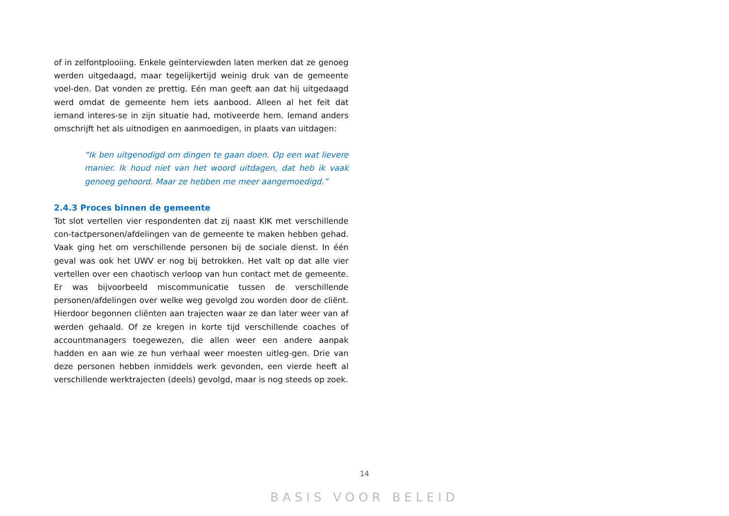of in zelfontplooiing. Enkele geïnterviewden laten merken dat ze genoeg werden uitgedaagd, maar tegelijkertijd weinig druk van de gemeente voel-den. Dat vonden ze prettig. Eén man geeft aan dat hij uitgedaagd werd omdat de gemeente hem iets aanbood. Alleen al het feit dat iemand interes-se in zijn situatie had, motiveerde hem. Iemand anders omschrijft het als uitnodigen en aanmoedigen, in plaats van uitdagen:
“Ik ben uitgenodigd om dingen te gaan doen. Op een wat lievere manier. Ik houd niet van het woord uitdagen, dat heb ik vaak genoeg gehoord. Maar ze hebben me meer aangemoedigd.”
2.4.3 Proces binnen de gemeente
Tot slot vertellen vier respondenten dat zij naast KIK met verschillende con-tactpersonen/afdelingen van de gemeente te maken hebben gehad. Vaak ging het om verschillende personen bij de sociale dienst. In één geval was ook het UWV er nog bij betrokken. Het valt op dat alle vier vertellen over een chaotisch verloop van hun contact met de gemeente. Er was bijvoorbeeld miscommunicatie tussen de verschillende personen/afdelingen over welke weg gevolgd zou worden door de cliënt. Hierdoor begonnen cliënten aan trajecten waar ze dan later weer van af werden gehaald. Of ze kregen in korte tijd verschillende coaches of accountmanagers toegewezen, die allen weer een andere aanpak hadden en aan wie ze hun verhaal weer moesten uitleg-gen. Drie van deze personen hebben inmiddels werk gevonden, een vierde heeft al verschillende werktrajecten (deels) gevolgd, maar is nog steeds op zoek.
14
BASIS VOOR BELEID